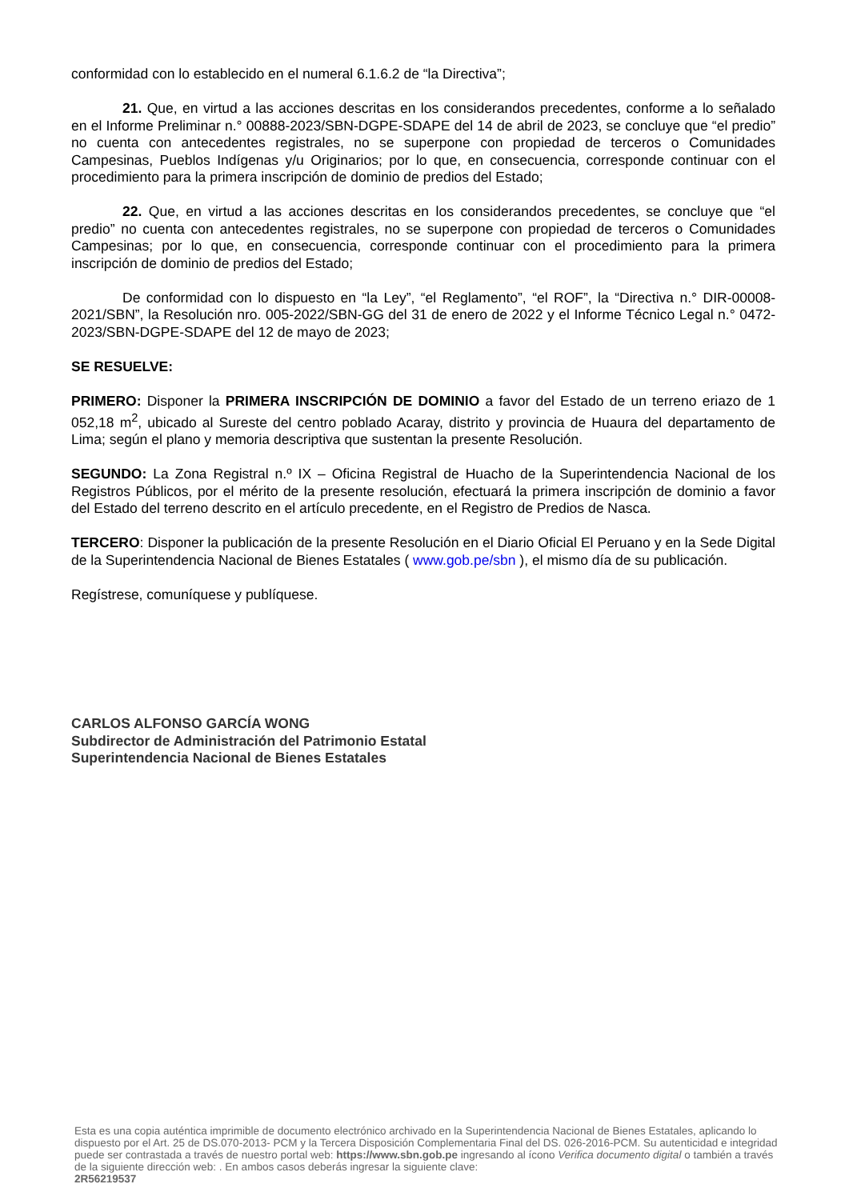conformidad con lo establecido en el numeral 6.1.6.2 de “la Directiva”;
21. Que, en virtud a las acciones descritas en los considerandos precedentes, conforme a lo señalado en el Informe Preliminar n.° 00888-2023/SBN-DGPE-SDAPE del 14 de abril de 2023, se concluye que “el predio” no cuenta con antecedentes registrales, no se superpone con propiedad de terceros o Comunidades Campesinas, Pueblos Indígenas y/u Originarios; por lo que, en consecuencia, corresponde continuar con el procedimiento para la primera inscripción de dominio de predios del Estado;
22. Que, en virtud a las acciones descritas en los considerandos precedentes, se concluye que “el predio” no cuenta con antecedentes registrales, no se superpone con propiedad de terceros o Comunidades Campesinas; por lo que, en consecuencia, corresponde continuar con el procedimiento para la primera inscripción de dominio de predios del Estado;
De conformidad con lo dispuesto en “la Ley”, “el Reglamento”, “el ROF”, la “Directiva n.° DIR-00008-2021/SBN”, la Resolución nro. 005-2022/SBN-GG del 31 de enero de 2022 y el Informe Técnico Legal n.° 0472-2023/SBN-DGPE-SDAPE del 12 de mayo de 2023;
SE RESUELVE:
PRIMERO: Disponer la PRIMERA INSCRIPCIÓN DE DOMINIO a favor del Estado de un terreno eriazo de 1 052,18 m<sup>2</sup>, ubicado al Sureste del centro poblado Acaray, distrito y provincia de Huaura del departamento de Lima; según el plano y memoria descriptiva que sustentan la presente Resolución.
SEGUNDO: La Zona Registral n.º IX – Oficina Registral de Huacho de la Superintendencia Nacional de los Registros Públicos, por el mérito de la presente resolución, efectuará la primera inscripción de dominio a favor del Estado del terreno descrito en el artículo precedente, en el Registro de Predios de Nasca.
TERCERO: Disponer la publicación de la presente Resolución en el Diario Oficial El Peruano y en la Sede Digital de la Superintendencia Nacional de Bienes Estatales ( www.gob.pe/sbn ), el mismo día de su publicación.
Regístrese, comuníquese y publíquese.
CARLOS ALFONSO GARCÍA WONG
Subdirector de Administración del Patrimonio Estatal
Superintendencia Nacional de Bienes Estatales
Esta es una copia auténtica imprimible de documento electrónico archivado en la Superintendencia Nacional de Bienes Estatales, aplicando lo dispuesto por el Art. 25 de DS.070-2013- PCM y la Tercera Disposición Complementaria Final del DS. 026-2016-PCM. Su autenticidad e integridad puede ser contrastada a través de nuestro portal web: https://www.sbn.gob.pe ingresando al ícono Verifica documento digital o también a través de la siguiente dirección web: . En ambos casos deberás ingresar la siguiente clave:
2R56219537